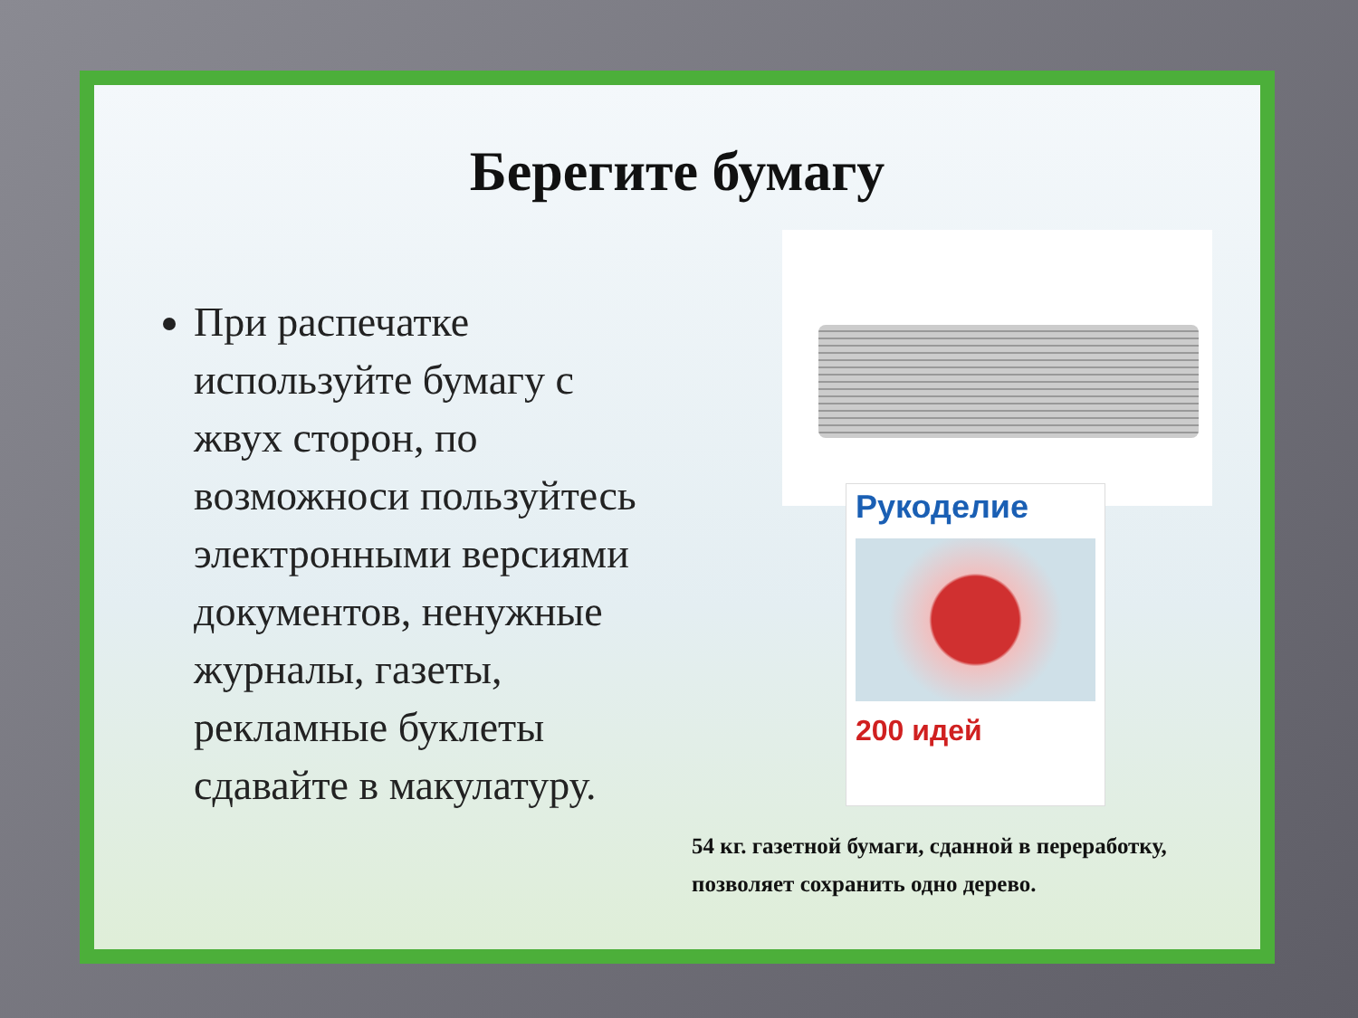Берегите бумагу
При распечатке используйте бумагу с жвух сторон, по возможноси пользуйтесь электронными версиями документов, ненужные журналы, газеты, рекламные буклеты сдавайте в макулатуру.
Рукоделие
200 идей
54 кг. газетной бумаги, сданной в переработку, позволяет сохранить одно дерево.